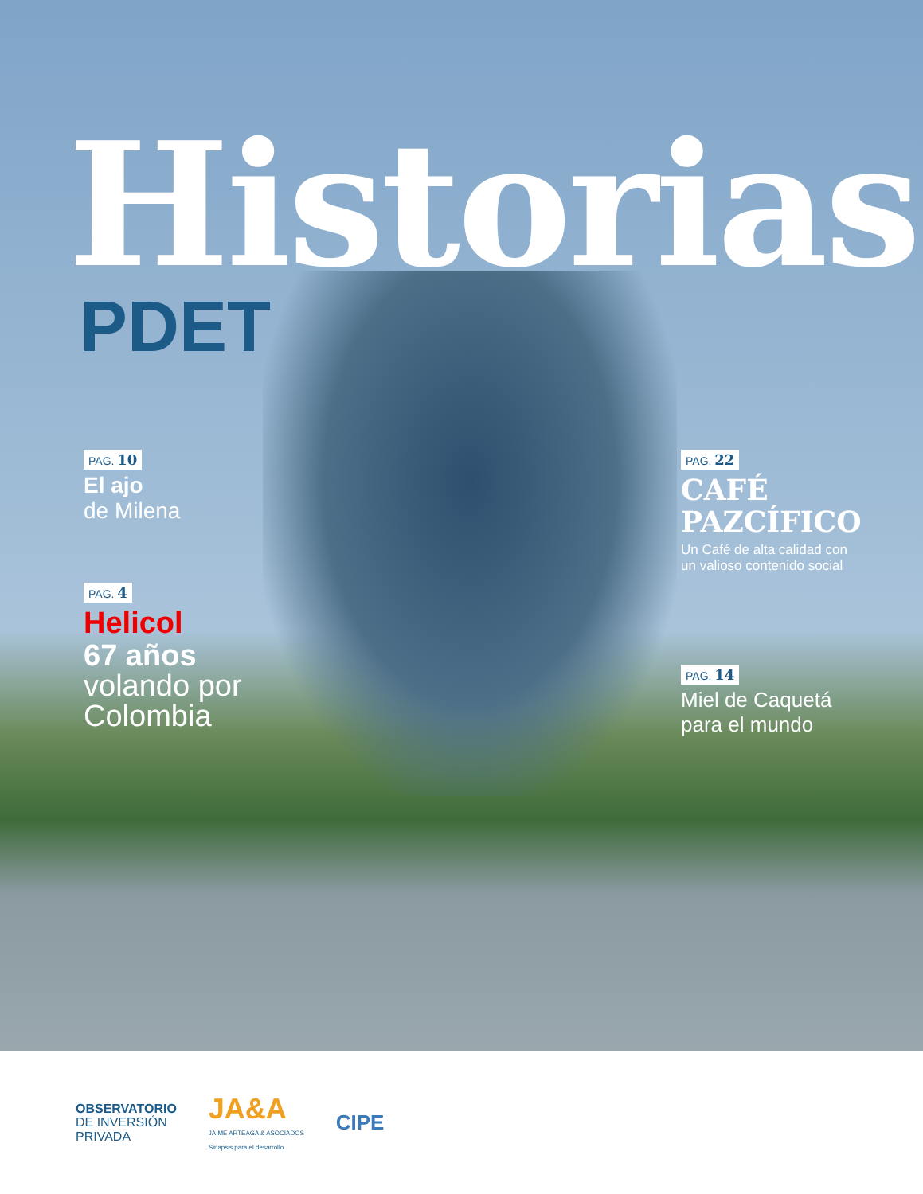Historias
PDET
PAG. 10
El ajo
de Milena
PAG. 4
Helicol
67 años
volando por
Colombia
PAG. 22
CAFÉ
PAZCÍFICO
Un Café de alta calidad con un valioso contenido social
PAG. 14
Miel de Caquetá para el mundo
OBSERVATORIO
DE INVERSIÓN
PRIVADA
JA&A
JAIME ARTEAGA & ASOCIADOS
Sinapsis para el desarrollo
CIPE